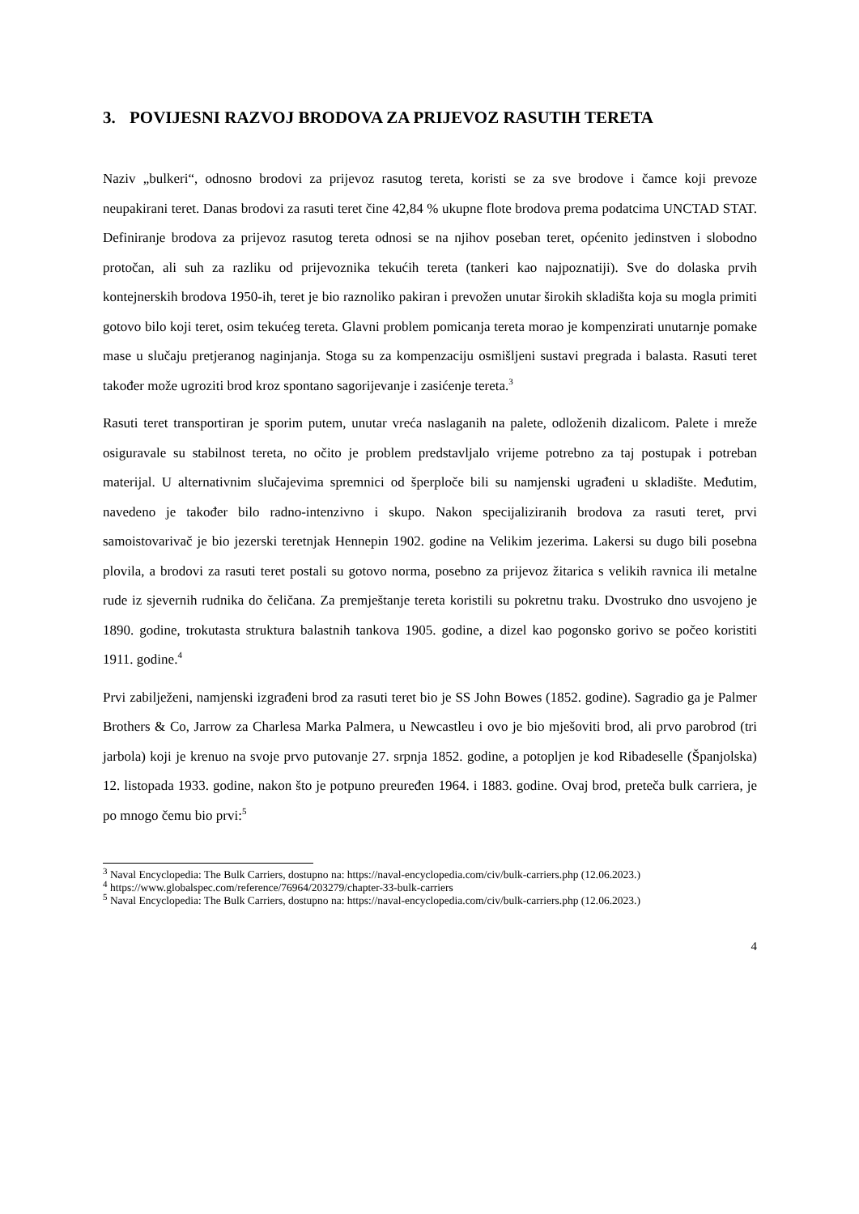3. POVIJESNI RAZVOJ BRODOVA ZA PRIJEVOZ RASUTIH TERETA
Naziv „bulkeri“, odnosno brodovi za prijevoz rasutog tereta, koristi se za sve brodove i čamce koji prevoze neupakirani teret. Danas brodovi za rasuti teret čine 42,84 % ukupne flote brodova prema podatcima UNCTAD STAT. Definiranje brodova za prijevoz rasutog tereta odnosi se na njihov poseban teret, općenito jedinstven i slobodno protočan, ali suh za razliku od prijevoznika tekućih tereta (tankeri kao najpoznatiji). Sve do dolaska prvih kontejnerskih brodova 1950-ih, teret je bio raznoliko pakiran i prevožen unutar širokih skladišta koja su mogla primiti gotovo bilo koji teret, osim tekućeg tereta. Glavni problem pomicanja tereta morao je kompenzirati unutarnje pomake mase u slučaju pretjeranog naginjanja. Stoga su za kompenzaciju osmišljeni sustavi pregrada i balasta. Rasuti teret također može ugroziti brod kroz spontano sagorijevanje i zasićenje tereta.<sup>3</sup>
Rasuti teret transportiran je sporim putem, unutar vreća naslaganih na palete, odloženih dizalicom. Palete i mreže osiguravale su stabilnost tereta, no očito je problem predstavljalo vrijeme potrebno za taj postupak i potreban materijal. U alternativnim slučajevima spremnici od šperploče bili su namjenski ugrađeni u skladište. Međutim, navedeno je također bilo radno-intenzivno i skupo. Nakon specijaliziranih brodova za rasuti teret, prvi samoistovarivač je bio jezerski teretnjak Hennepin 1902. godine na Velikim jezerima. Lakersi su dugo bili posebna plovila, a brodovi za rasuti teret postali su gotovo norma, posebno za prijevoz žitarica s velikih ravnica ili metalne rude iz sjevernih rudnika do čeličana. Za premještanje tereta koristili su pokretnu traku. Dvostruko dno usvojeno je 1890. godine, trokutasta struktura balastnih tankova 1905. godine, a dizel kao pogonsko gorivo se počeo koristiti 1911. godine.<sup>4</sup>
Prvi zabilježeni, namjenski izgrađeni brod za rasuti teret bio je SS John Bowes (1852. godine). Sagradio ga je Palmer Brothers & Co, Jarrow za Charlesa Marka Palmera, u Newcastleu i ovo je bio mješoviti brod, ali prvo parobrod (tri jarbola) koji je krenuo na svoje prvo putovanje 27. srpnja 1852. godine, a potopljen je kod Ribadeselle (Španjolska) 12. listopada 1933. godine, nakon što je potpuno preuređen 1964. i 1883. godine. Ovaj brod, preteča bulk carriera, je po mnogo čemu bio prvi:<sup>5</sup>
<sup>3</sup> Naval Encyclopedia: The Bulk Carriers, dostupno na: https://naval-encyclopedia.com/civ/bulk-carriers.php (12.06.2023.)
<sup>4</sup> https://www.globalspec.com/reference/76964/203279/chapter-33-bulk-carriers
<sup>5</sup> Naval Encyclopedia: The Bulk Carriers, dostupno na: https://naval-encyclopedia.com/civ/bulk-carriers.php (12.06.2023.)
4